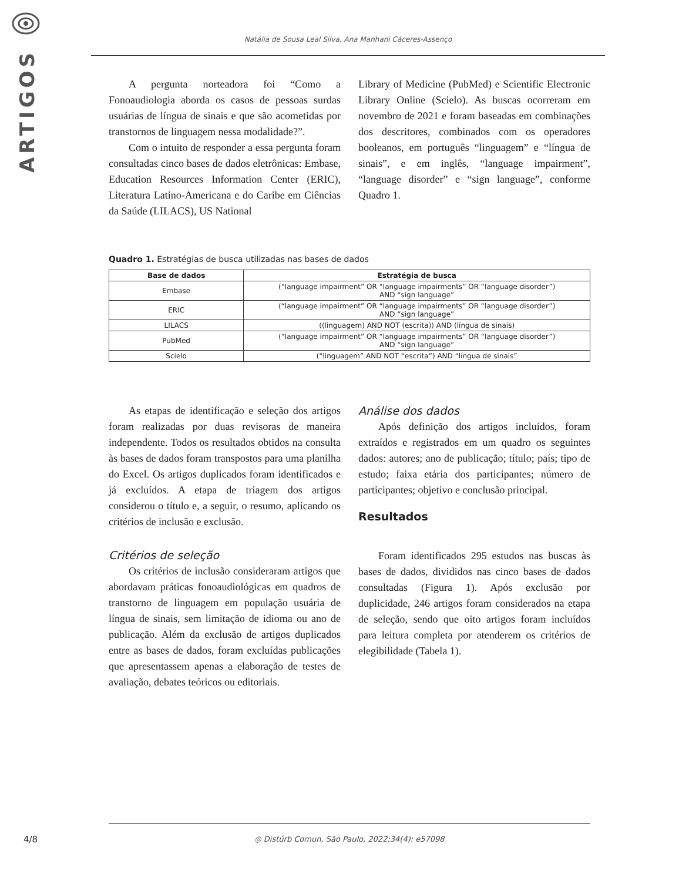ARTIGOS
Natália de Sousa Leal Silva, Ana Manhani Cáceres-Assenço
A pergunta norteadora foi “Como a Fonoaudiologia aborda os casos de pessoas surdas usuárias de língua de sinais e que são acometidas por transtornos de linguagem nessa modalidade?”.
Com o intuito de responder a essa pergunta foram consultadas cinco bases de dados eletrônicas: Embase, Education Resources Information Center (ERIC), Literatura Latino-Americana e do Caribe em Ciências da Saúde (LILACS), US National
Library of Medicine (PubMed) e Scientific Electronic Library Online (Scielo). As buscas ocorreram em novembro de 2021 e foram baseadas em combinações dos descritores, combinados com os operadores booleanos, em português “linguagem” e “língua de sinais”, e em inglês, “language impairment”, “language disorder” e “sign language”, conforme Quadro 1.
Quadro 1. Estratégias de busca utilizadas nas bases de dados
| Base de dados | Estratégia de busca |
| --- | --- |
| Embase | (“language impairment” OR “language impairments” OR “language disorder”) AND “sign language” |
| ERIC | (“language impairment” OR “language impairments” OR “language disorder”) AND “sign language” |
| LILACS | ((linguagem) AND NOT (escrita)) AND (língua de sinais) |
| PubMed | (“language impairment” OR “language impairments” OR “language disorder”) AND “sign language” |
| Scielo | (“linguagem” AND NOT “escrita”) AND “língua de sinais” |
As etapas de identificação e seleção dos artigos foram realizadas por duas revisoras de maneira independente. Todos os resultados obtidos na consulta às bases de dados foram transpostos para uma planilha do Excel. Os artigos duplicados foram identificados e já excluídos. A etapa de triagem dos artigos considerou o título e, a seguir, o resumo, aplicando os critérios de inclusão e exclusão.
Critérios de seleção
Os critérios de inclusão consideraram artigos que abordavam práticas fonoaudiológicas em quadros de transtorno de linguagem em população usuária de língua de sinais, sem limitação de idioma ou ano de publicação. Além da exclusão de artigos duplicados entre as bases de dados, foram excluídas publicações que apresentassem apenas a elaboração de testes de avaliação, debates teóricos ou editoriais.
Análise dos dados
Após definição dos artigos incluídos, foram extraídos e registrados em um quadro os seguintes dados: autores; ano de publicação; título; país; tipo de estudo; faixa etária dos participantes; número de participantes; objetivo e conclusão principal.
Resultados
Foram identificados 295 estudos nas buscas às bases de dados, divididos nas cinco bases de dados consultadas (Figura 1). Após exclusão por duplicidade, 246 artigos foram considerados na etapa de seleção, sendo que oito artigos foram incluídos para leitura completa por atenderem os critérios de elegibilidade (Tabela 1).
4/8
◎ Distúrb Comun, São Paulo, 2022;34(4): e57098